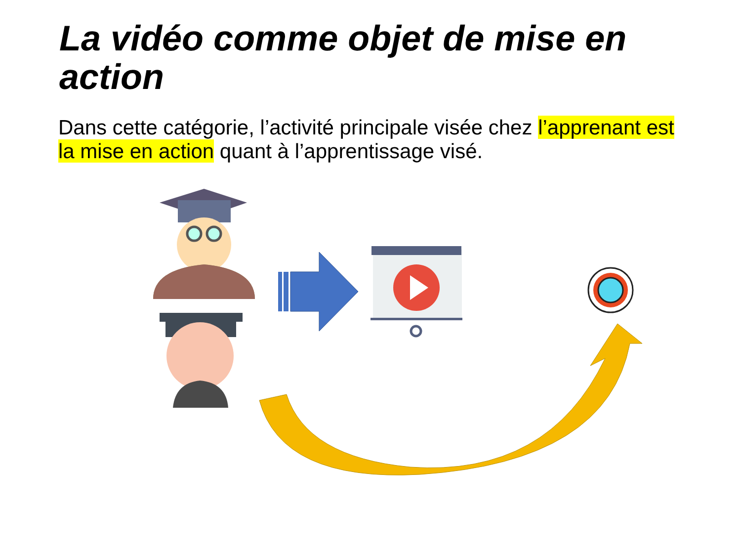La vidéo comme objet de mise en action
Dans cette catégorie, l’activité principale visée chez l’apprenant est la mise en action quant à l’apprentissage visé.